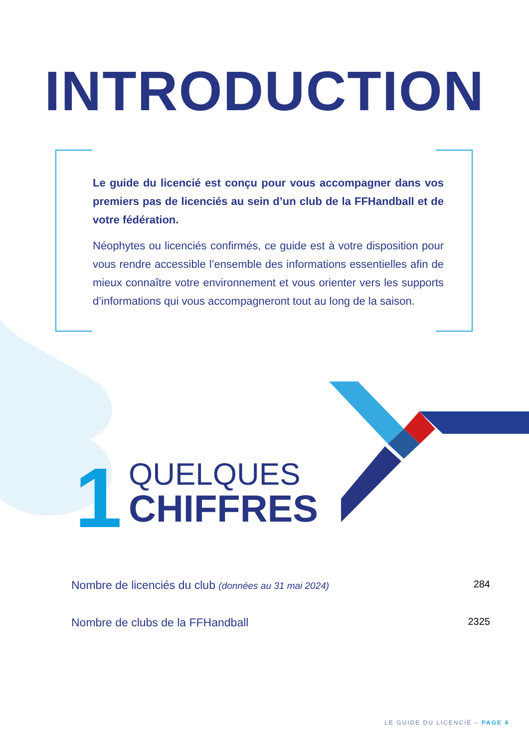INTRODUCTION
Le guide du licencié est conçu pour vous accompagner dans vos premiers pas de licenciés au sein d’un club de la FFHandball et de votre fédération.
Néophytes ou licenciés confirmés, ce guide est à votre disposition pour vous rendre accessible l’ensemble des informations essentielles afin de mieux connaître votre environnement et vous orienter vers les supports d’informations qui vous accompagneront tout au long de la saison.
1
QUELQUES
CHIFFRES
Nombre de licenciés du club (données au 31 mai 2024) 284
Nombre de clubs de la FFHandball 2325
LE GUIDE DU LICENCIÉ – PAGE 4